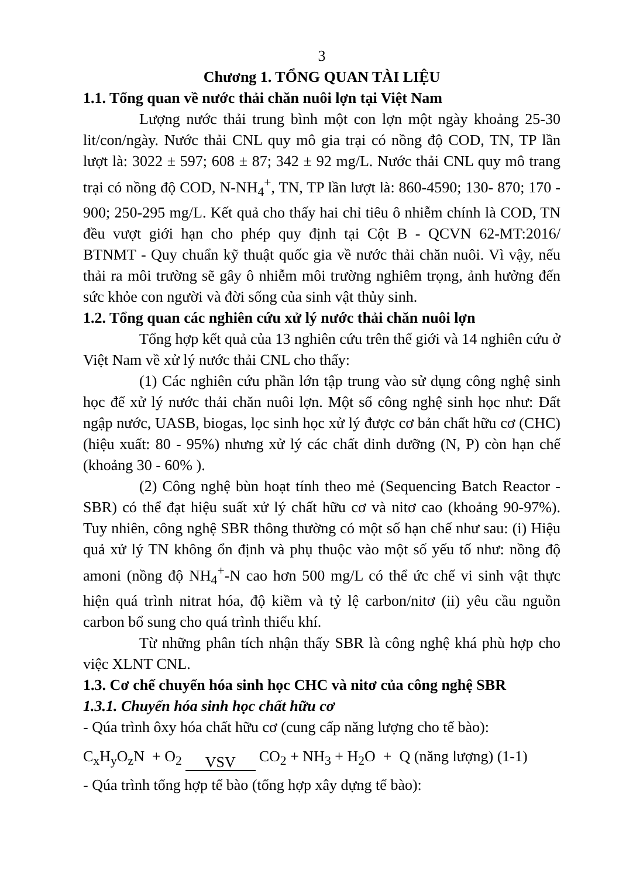3
Chương 1. TỔNG QUAN TÀI LIỆU
1.1. Tổng quan về nước thải chăn nuôi lợn tại Việt Nam
Lượng nước thải trung bình một con lợn một ngày khoảng 25-30 lit/con/ngày. Nước thải CNL quy mô gia trại có nồng độ COD, TN, TP lần lượt là: 3022 ± 597; 608 ± 87; 342 ± 92 mg/L. Nước thải CNL quy mô trang trại có nồng độ COD, N-NH<sub>4</sub><sup>+</sup>, TN, TP lần lượt là: 860-4590; 130- 870; 170 - 900; 250-295 mg/L. Kết quả cho thấy hai chỉ tiêu ô nhiễm chính là COD, TN đều vượt giới hạn cho phép quy định tại Cột B - QCVN 62-MT:2016/ BTNMT - Quy chuẩn kỹ thuật quốc gia về nước thải chăn nuôi. Vì vậy, nếu thải ra môi trường sẽ gây ô nhiễm môi trường nghiêm trọng, ảnh hưởng đến sức khỏe con người và đời sống của sinh vật thủy sinh.
1.2. Tổng quan các nghiên cứu xử lý nước thải chăn nuôi lợn
Tổng hợp kết quả của 13 nghiên cứu trên thế giới và 14 nghiên cứu ở Việt Nam về xử lý nước thải CNL cho thấy:
(1) Các nghiên cứu phần lớn tập trung vào sử dụng công nghệ sinh học để xử lý nước thải chăn nuôi lợn. Một số công nghệ sinh học như: Đất ngập nước, UASB, biogas, lọc sinh học xử lý được cơ bản chất hữu cơ (CHC) (hiệu xuất: 80 - 95%) nhưng xử lý các chất dinh dưỡng (N, P) còn hạn chế (khoảng 30 - 60% ).
(2) Công nghệ bùn hoạt tính theo mẻ (Sequencing Batch Reactor - SBR) có thể đạt hiệu suất xử lý chất hữu cơ và nitơ cao (khoảng 90-97%). Tuy nhiên, công nghệ SBR thông thường có một số hạn chế như sau: (i) Hiệu quả xử lý TN không ổn định và phụ thuộc vào một số yếu tố như: nồng độ amoni (nồng độ NH<sub>4</sub><sup>+</sup>-N cao hơn 500 mg/L có thể ức chế vi sinh vật thực hiện quá trình nitrat hóa, độ kiềm và tỷ lệ carbon/nitơ (ii) yêu cầu nguồn carbon bổ sung cho quá trình thiếu khí.
Từ những phân tích nhận thấy SBR là công nghệ khá phù hợp cho việc XLNT CNL.
1.3. Cơ chế chuyển hóa sinh học CHC và nitơ của công nghệ SBR
1.3.1. Chuyển hóa sinh học chất hữu cơ
- Qúa trình ôxy hóa chất hữu cơ (cung cấp năng lượng cho tế bào):
C<sub>x</sub>H<sub>y</sub>O<sub>z</sub>N + O<sub>2</sub> VSV CO<sub>2</sub> + NH<sub>3</sub> + H<sub>2</sub>O + Q (năng lượng) (1-1)
- Qúa trình tổng hợp tế bào (tổng hợp xây dựng tế bào):